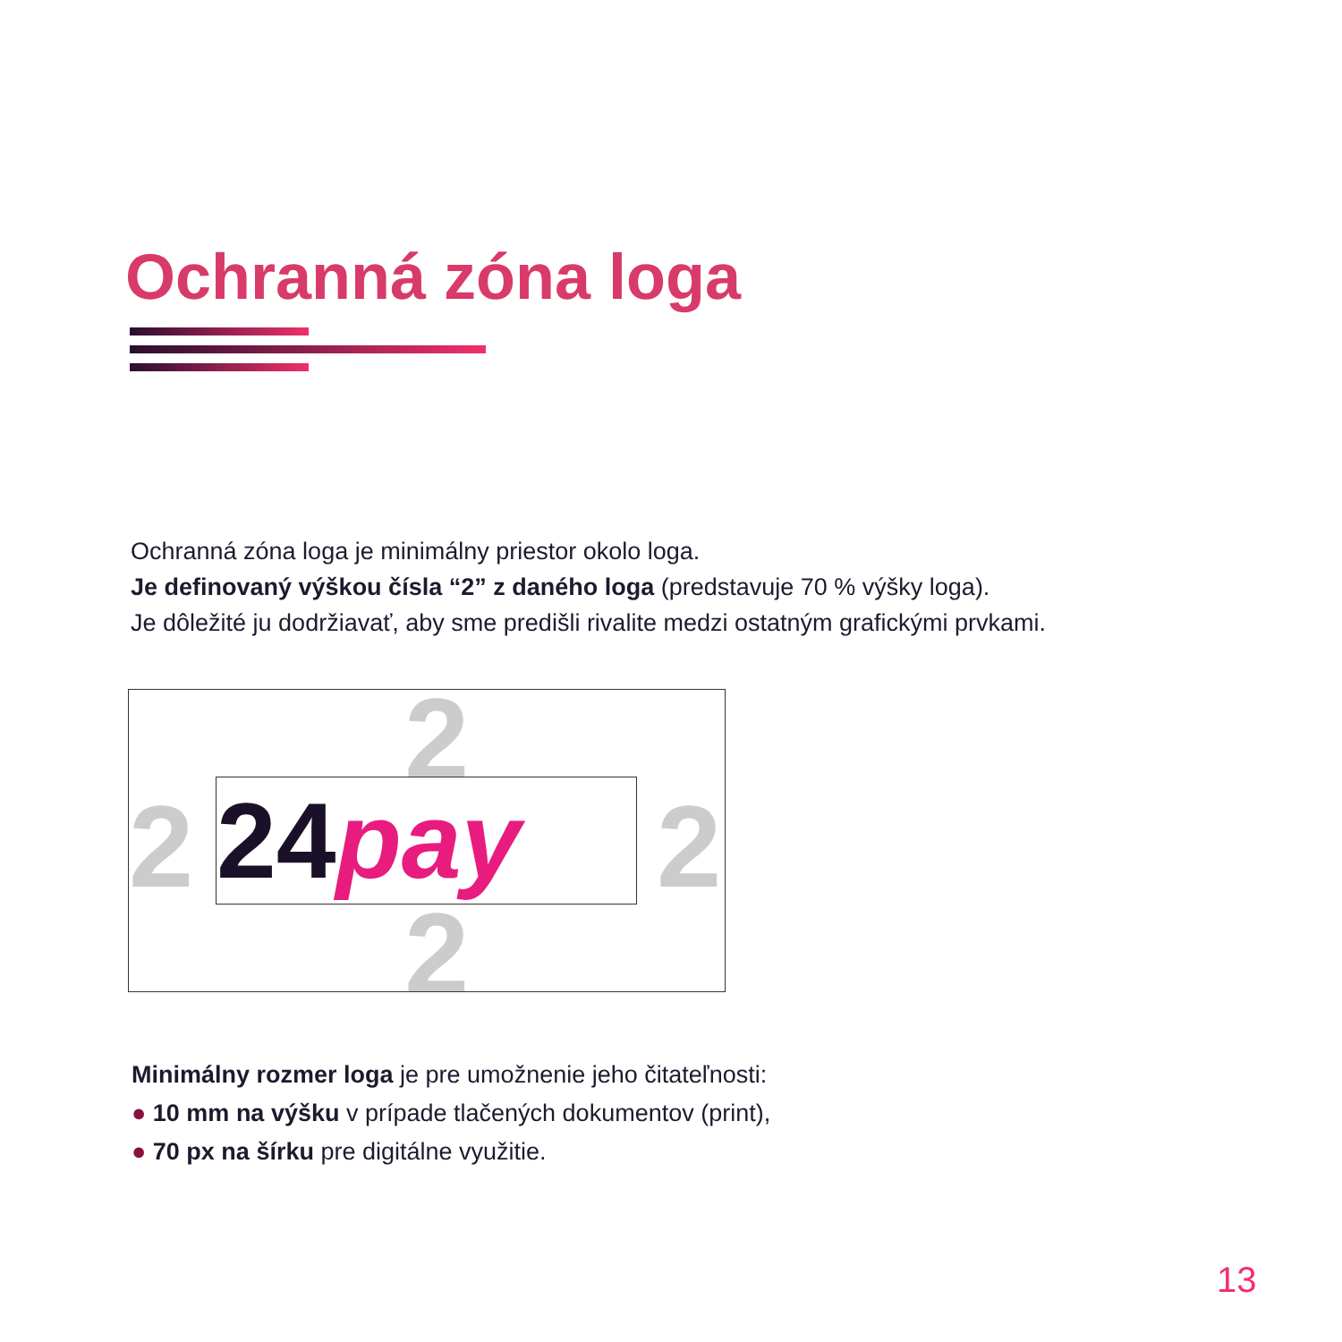Ochranná zóna loga
Ochranná zóna loga je minimálny priestor okolo loga.
Je definovaný výškou čísla “2” z daného loga (predstavuje 70 % výšky loga).
Je dôležité ju dodržiavať, aby sme predišli rivalite medzi ostatným grafickými prvkami.
2
2
2 2
24 pay
Minimálny rozmer loga je pre umožnenie jeho čitateľnosti:
● 10 mm na výšku v prípade tlačených dokumentov (print),
● 70 px na šírku pre digitálne využitie.
13